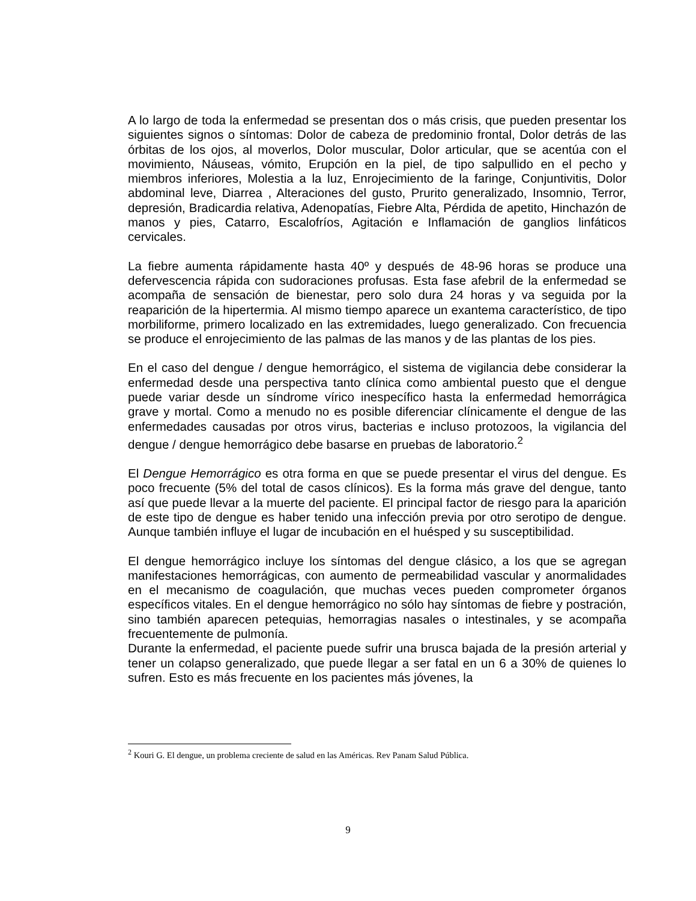A lo largo de toda la enfermedad se presentan dos o más crisis, que pueden presentar los siguientes signos o síntomas: Dolor de cabeza de predominio frontal, Dolor detrás de las órbitas de los ojos, al moverlos, Dolor muscular, Dolor articular, que se acentúa con el movimiento, Náuseas, vómito, Erupción en la piel, de tipo salpullido en el pecho y miembros inferiores, Molestia a la luz, Enrojecimiento de la faringe, Conjuntivitis, Dolor abdominal leve, Diarrea , Alteraciones del gusto, Prurito generalizado, Insomnio, Terror, depresión, Bradicardia relativa, Adenopatías, Fiebre Alta, Pérdida de apetito, Hinchazón de manos y pies, Catarro, Escalofríos, Agitación e Inflamación de ganglios linfáticos cervicales.
La fiebre aumenta rápidamente hasta 40º y después de 48-96 horas se produce una defervescencia rápida con sudoraciones profusas. Esta fase afebril de la enfermedad se acompaña de sensación de bienestar, pero solo dura 24 horas y va seguida por la reaparición de la hipertermia. Al mismo tiempo aparece un exantema característico, de tipo morbiliforme, primero localizado en las extremidades, luego generalizado. Con frecuencia se produce el enrojecimiento de las palmas de las manos y de las plantas de los pies.
En el caso del dengue / dengue hemorrágico, el sistema de vigilancia debe considerar la enfermedad desde una perspectiva tanto clínica como ambiental puesto que el dengue puede variar desde un síndrome vírico inespecífico hasta la enfermedad hemorrágica grave y mortal. Como a menudo no es posible diferenciar clínicamente el dengue de las enfermedades causadas por otros virus, bacterias e incluso protozoos, la vigilancia del dengue / dengue hemorrágico debe basarse en pruebas de laboratorio.<sup>2</sup>
El Dengue Hemorrágico es otra forma en que se puede presentar el virus del dengue. Es poco frecuente (5% del total de casos clínicos). Es la forma más grave del dengue, tanto así que puede llevar a la muerte del paciente. El principal factor de riesgo para la aparición de este tipo de dengue es haber tenido una infección previa por otro serotipo de dengue. Aunque también influye el lugar de incubación en el huésped y su susceptibilidad.
El dengue hemorrágico incluye los síntomas del dengue clásico, a los que se agregan manifestaciones hemorrágicas, con aumento de permeabilidad vascular y anormalidades en el mecanismo de coagulación, que muchas veces pueden comprometer órganos específicos vitales. En el dengue hemorrágico no sólo hay síntomas de fiebre y postración, sino también aparecen petequias, hemorragias nasales o intestinales, y se acompaña frecuentemente de pulmonía.
Durante la enfermedad, el paciente puede sufrir una brusca bajada de la presión arterial y tener un colapso generalizado, que puede llegar a ser fatal en un 6 a 30% de quienes lo sufren. Esto es más frecuente en los pacientes más jóvenes, la
<sup>2</sup> Kouri G. El dengue, un problema creciente de salud en las Américas. Rev Panam Salud Pública.
9